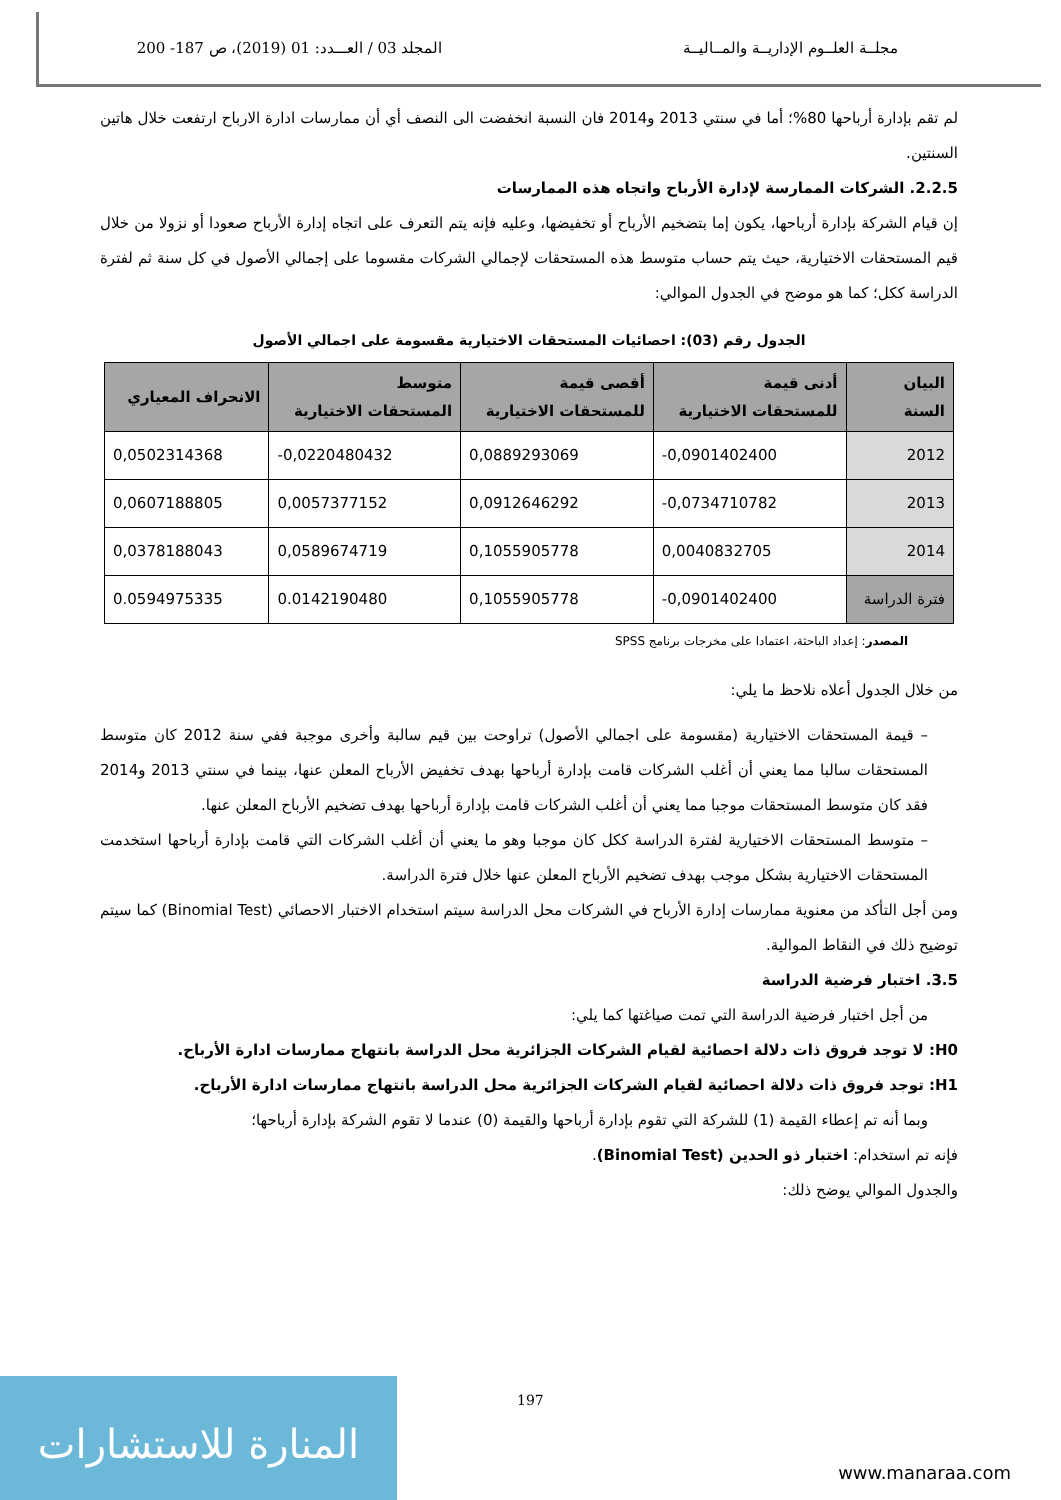مجلــة العلــوم الإداريــة والمــاليــة
المجلد 03 / العـــدد: 01 (2019)، ص 187- 200
لم تقم بإدارة أرباحها 80%؛ أما في سنتي 2013 و2014 فان النسبة انخفضت الى النصف أي أن ممارسات ادارة الارباح ارتفعت خلال هاتين السنتين.
2.2.5. الشركات الممارسة لإدارة الأرباح واتجاه هذه الممارسات
إن قيام الشركة بإدارة أرباحها، يكون إما بتضخيم الأرباح أو تخفيضها، وعليه فإنه يتم التعرف على اتجاه إدارة الأرباح صعودا أو نزولا من خلال قيم المستحقات الاختيارية، حيث يتم حساب متوسط هذه المستحقات لإجمالي الشركات مقسوما على إجمالي الأصول في كل سنة ثم لفترة الدراسة ككل؛ كما هو موضح في الجدول الموالي:
الجدول رقم (03): احصائيات المستحقات الاختيارية مقسومة على اجمالي الأصول
| البيان السنة | أدنى قيمة للمستحقات الاختيارية | أقصى قيمة للمستحقات الاختيارية | متوسط المستحقات الاختيارية | الانحراف المعياري |
| --- | --- | --- | --- | --- |
| 2012 | -0,0901402400 | 0,0889293069 | -0,0220480432 | 0,0502314368 |
| 2013 | -0,0734710782 | 0,0912646292 | 0,0057377152 | 0,0607188805 |
| 2014 | 0,0040832705 | 0,1055905778 | 0,0589674719 | 0,0378188043 |
| فترة الدراسة | -0,0901402400 | 0,1055905778 | 0.0142190480 | 0.0594975335 |
المصدر: إعداد الباحثة، اعتمادا على مخرجات برنامج SPSS
من خلال الجدول أعلاه نلاحظ ما يلي:
– قيمة المستحقات الاختيارية (مقسومة على اجمالي الأصول) تراوحت بين قيم سالبة وأخرى موجبة ففي سنة 2012 كان متوسط المستحقات سالبا مما يعني أن أغلب الشركات قامت بإدارة أرباحها بهدف تخفيض الأرباح المعلن عنها، بينما في سنتي 2013 و2014 فقد كان متوسط المستحقات موجبا مما يعني أن أغلب الشركات قامت بإدارة أرباحها بهدف تضخيم الأرباح المعلن عنها.
– متوسط المستحقات الاختيارية لفترة الدراسة ككل كان موجبا وهو ما يعني أن أغلب الشركات التي قامت بإدارة أرباحها استخدمت المستحقات الاختيارية بشكل موجب بهدف تضخيم الأرباح المعلن عنها خلال فترة الدراسة.
ومن أجل التأكد من معنوية ممارسات إدارة الأرباح في الشركات محل الدراسة سيتم استخدام الاختبار الاحصائي (Binomial Test) كما سيتم توضيح ذلك في النقاط الموالية.
3.5. اختبار فرضية الدراسة
من أجل اختبار فرضية الدراسة التي تمت صياغتها كما يلي:
H0: لا توجد فروق ذات دلالة احصائية لقيام الشركات الجزائرية محل الدراسة بانتهاج ممارسات ادارة الأرباح.
H1: توجد فروق ذات دلالة احصائية لقيام الشركات الجزائرية محل الدراسة بانتهاج ممارسات ادارة الأرباح.
وبما أنه تم إعطاء القيمة (1) للشركة التي تقوم بإدارة أرباحها والقيمة (0) عندما لا تقوم الشركة بإدارة أرباحها؛
فإنه تم استخدام: اختبار ذو الحدين (Binomial Test).
والجدول الموالي يوضح ذلك:
197
المنارة للاستشارات
www.manaraa.com